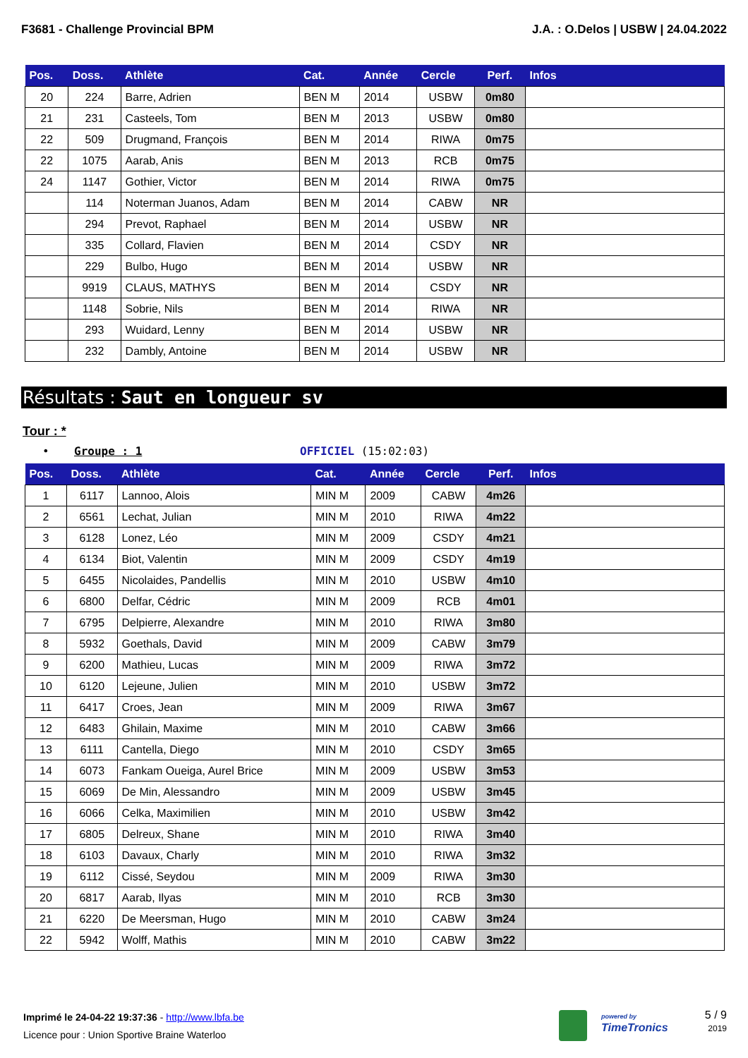F3681 - Challenge Provincial BPM J.A. : O.Delos | USBW | 24.04.2022
| Pos. | Doss. | Athlète | Cat. | Année | Cercle | Perf. | Infos |
| --- | --- | --- | --- | --- | --- | --- | --- |
| 20 | 224 | Barre, Adrien | BEN M | 2014 | USBW | 0m80 | |
| 21 | 231 | Casteels, Tom | BEN M | 2013 | USBW | 0m80 | |
| 22 | 509 | Drugmand, François | BEN M | 2014 | RIWA | 0m75 | |
| 22 | 1075 | Aarab, Anis | BEN M | 2013 | RCB | 0m75 | |
| 24 | 1147 | Gothier, Victor | BEN M | 2014 | RIWA | 0m75 | |
| | 114 | Noterman Juanos, Adam | BEN M | 2014 | CABW | NR | |
| | 294 | Prevot, Raphael | BEN M | 2014 | USBW | NR | |
| | 335 | Collard, Flavien | BEN M | 2014 | CSDY | NR | |
| | 229 | Bulbo, Hugo | BEN M | 2014 | USBW | NR | |
| | 9919 | CLAUS, MATHYS | BEN M | 2014 | CSDY | NR | |
| | 1148 | Sobrie, Nils | BEN M | 2014 | RIWA | NR | |
| | 293 | Wuidard, Lenny | BEN M | 2014 | USBW | NR | |
| | 232 | Dambly, Antoine | BEN M | 2014 | USBW | NR | |
Résultats : Saut en longueur sv
Tour : *
• Groupe : 1 OFFICIEL (15:02:03)
| Pos. | Doss. | Athlète | Cat. | Année | Cercle | Perf. | Infos |
| --- | --- | --- | --- | --- | --- | --- | --- |
| 1 | 6117 | Lannoo, Alois | MIN M | 2009 | CABW | 4m26 | |
| 2 | 6561 | Lechat, Julian | MIN M | 2010 | RIWA | 4m22 | |
| 3 | 6128 | Lonez, Léo | MIN M | 2009 | CSDY | 4m21 | |
| 4 | 6134 | Biot, Valentin | MIN M | 2009 | CSDY | 4m19 | |
| 5 | 6455 | Nicolaides, Pandellis | MIN M | 2010 | USBW | 4m10 | |
| 6 | 6800 | Delfar, Cédric | MIN M | 2009 | RCB | 4m01 | |
| 7 | 6795 | Delpierre, Alexandre | MIN M | 2010 | RIWA | 3m80 | |
| 8 | 5932 | Goethals, David | MIN M | 2009 | CABW | 3m79 | |
| 9 | 6200 | Mathieu, Lucas | MIN M | 2009 | RIWA | 3m72 | |
| 10 | 6120 | Lejeune, Julien | MIN M | 2010 | USBW | 3m72 | |
| 11 | 6417 | Croes, Jean | MIN M | 2009 | RIWA | 3m67 | |
| 12 | 6483 | Ghilain, Maxime | MIN M | 2010 | CABW | 3m66 | |
| 13 | 6111 | Cantella, Diego | MIN M | 2010 | CSDY | 3m65 | |
| 14 | 6073 | Fankam Oueiga, Aurel Brice | MIN M | 2009 | USBW | 3m53 | |
| 15 | 6069 | De Min, Alessandro | MIN M | 2009 | USBW | 3m45 | |
| 16 | 6066 | Celka, Maximilien | MIN M | 2010 | USBW | 3m42 | |
| 17 | 6805 | Delreux, Shane | MIN M | 2010 | RIWA | 3m40 | |
| 18 | 6103 | Davaux, Charly | MIN M | 2010 | RIWA | 3m32 | |
| 19 | 6112 | Cissé, Seydou | MIN M | 2009 | RIWA | 3m30 | |
| 20 | 6817 | Aarab, Ilyas | MIN M | 2010 | RCB | 3m30 | |
| 21 | 6220 | De Meersman, Hugo | MIN M | 2010 | CABW | 3m24 | |
| 22 | 5942 | Wolff, Mathis | MIN M | 2010 | CABW | 3m22 | |
Imprimé le 24-04-22 19:37:36 - http://www.lbfa.be
Licence pour : Union Sportive Braine Waterloo
powered by
TimeTronics
5 / 9
2019